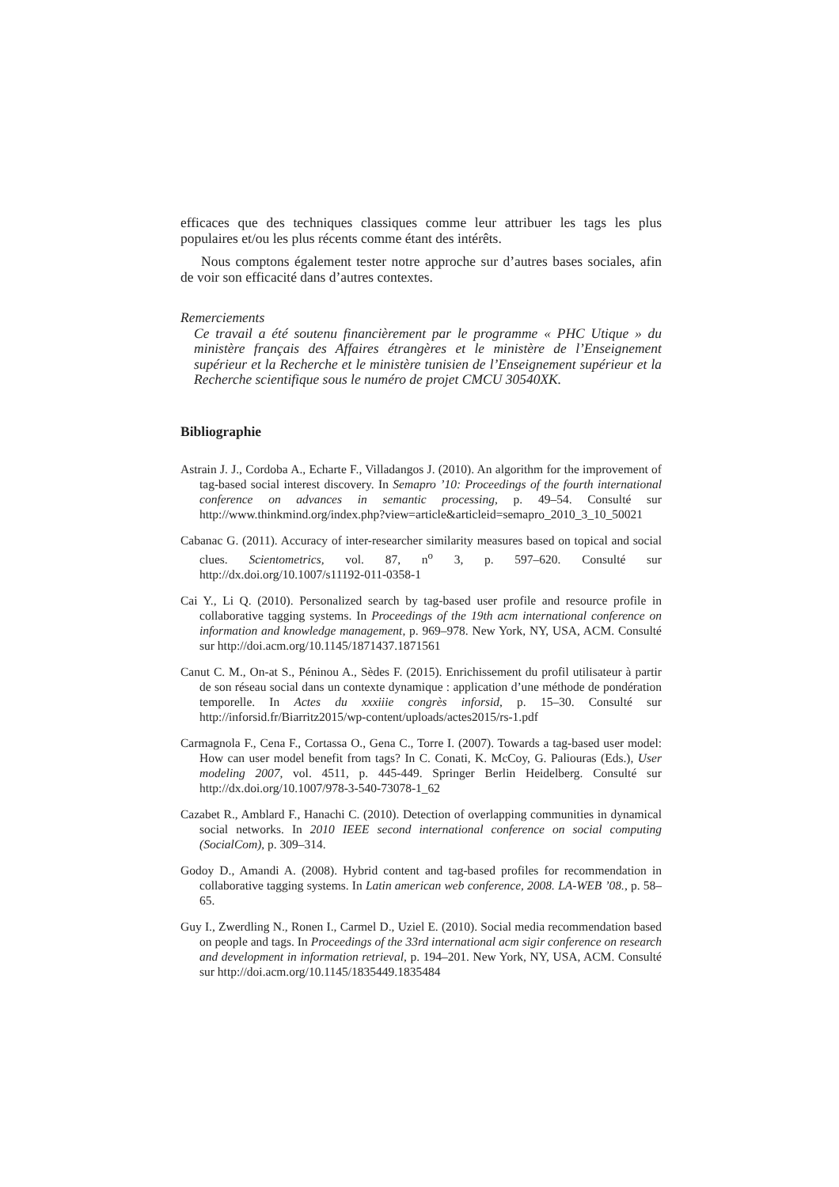efficaces que des techniques classiques comme leur attribuer les tags les plus populaires et/ou les plus récents comme étant des intérêts.
Nous comptons également tester notre approche sur d’autres bases sociales, afin de voir son efficacité dans d’autres contextes.
Remerciements
Ce travail a été soutenu financièrement par le programme « PHC Utique » du ministère français des Affaires étrangères et le ministère de l’Enseignement supérieur et la Recherche et le ministère tunisien de l’Enseignement supérieur et la Recherche scientifique sous le numéro de projet CMCU 30540XK.
Bibliographie
Astrain J. J., Cordoba A., Echarte F., Villadangos J. (2010). An algorithm for the improvement of tag-based social interest discovery. In Semapro ’10: Proceedings of the fourth international conference on advances in semantic processing, p. 49–54. Consulté sur http://www.thinkmind.org/index.php?view=article&articleid=semapro_2010_3_10_50021
Cabanac G. (2011). Accuracy of inter-researcher similarity measures based on topical and social clues. Scientometrics, vol. 87, n<sup>o</sup> 3, p. 597–620. Consulté sur http://dx.doi.org/10.1007/s11192-011-0358-1
Cai Y., Li Q. (2010). Personalized search by tag-based user profile and resource profile in collaborative tagging systems. In Proceedings of the 19th acm international conference on information and knowledge management, p. 969–978. New York, NY, USA, ACM. Consulté sur http://doi.acm.org/10.1145/1871437.1871561
Canut C. M., On-at S., Péninou A., Sèdes F. (2015). Enrichissement du profil utilisateur à partir de son réseau social dans un contexte dynamique : application d’une méthode de pondération temporelle. In Actes du xxxiiie congrès inforsid, p. 15–30. Consulté sur http://inforsid.fr/Biarritz2015/wp-content/uploads/actes2015/rs-1.pdf
Carmagnola F., Cena F., Cortassa O., Gena C., Torre I. (2007). Towards a tag-based user model: How can user model benefit from tags? In C. Conati, K. McCoy, G. Paliouras (Eds.), User modeling 2007, vol. 4511, p. 445-449. Springer Berlin Heidelberg. Consulté sur http://dx.doi.org/10.1007/978-3-540-73078-1_62
Cazabet R., Amblard F., Hanachi C. (2010). Detection of overlapping communities in dynamical social networks. In 2010 IEEE second international conference on social computing (SocialCom), p. 309–314.
Godoy D., Amandi A. (2008). Hybrid content and tag-based profiles for recommendation in collaborative tagging systems. In Latin american web conference, 2008. LA-WEB ’08., p. 58–65.
Guy I., Zwerdling N., Ronen I., Carmel D., Uziel E. (2010). Social media recommendation based on people and tags. In Proceedings of the 33rd international acm sigir conference on research and development in information retrieval, p. 194–201. New York, NY, USA, ACM. Consulté sur http://doi.acm.org/10.1145/1835449.1835484